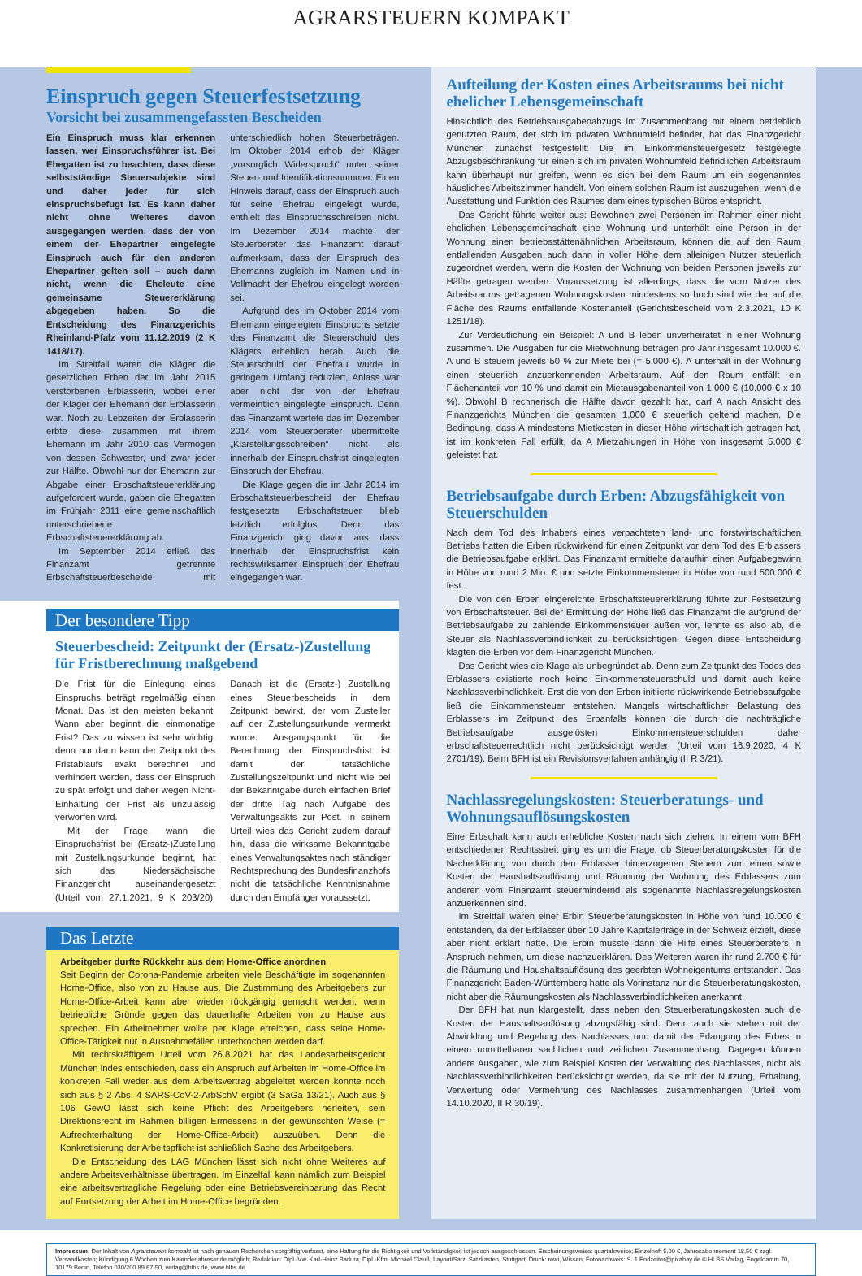AGRARSTEUERN KOMPAKT
Einspruch gegen Steuerfestsetzung
Vorsicht bei zusammengefassten Bescheiden
Ein Einspruch muss klar erkennen lassen, wer Einspruchsführer ist. Bei Ehegatten ist zu beachten, dass diese selbstständige Steuersubjekte sind und daher jeder für sich einspruchsbefugt ist. Es kann daher nicht ohne Weiteres davon ausgegangen werden, dass der von einem der Ehepartner eingelegte Einspruch auch für den anderen Ehepartner gelten soll – auch dann nicht, wenn die Eheleute eine gemeinsame Steuererklärung abgegeben haben. So die Entscheidung des Finanzgerichts Rheinland-Pfalz vom 11.12.2019 (2 K 1418/17).
Im Streitfall waren die Kläger die gesetzlichen Erben der im Jahr 2015 verstorbenen Erblasserin, wobei einer der Kläger der Ehemann der Erblasserin war. Noch zu Lebzeiten der Erblasserin erbte diese zusammen mit ihrem Ehemann im Jahr 2010 das Vermögen von dessen Schwester, und zwar jeder zur Hälfte. Obwohl nur der Ehemann zur Abgabe einer Erbschaftsteuererklärung aufgefordert wurde, gaben die Ehegatten im Frühjahr 2011 eine gemeinschaftlich unterschriebene Erbschaftsteuererklärung ab.
Im September 2014 erließ das Finanzamt getrennte Erbschaftsteuerbescheide mit unterschiedlich hohen Steuerbeträgen. Im Oktober 2014 erhob der Kläger „vorsorglich Widerspruch“ unter seiner Steuer- und Identifikationsnummer. Einen Hinweis darauf, dass der Einspruch auch für seine Ehefrau eingelegt wurde, enthielt das Einspruchsschreiben nicht. Im Dezember 2014 machte der Steuerberater das Finanzamt darauf aufmerksam, dass der Einspruch des Ehemanns zugleich im Namen und in Vollmacht der Ehefrau eingelegt worden sei.
Aufgrund des im Oktober 2014 vom Ehemann eingelegten Einspruchs setzte das Finanzamt die Steuerschuld des Klägers erheblich herab. Auch die Steuerschuld der Ehefrau wurde in geringem Umfang reduziert, Anlass war aber nicht der von der Ehefrau vermeintlich eingelegte Einspruch. Denn das Finanzamt wertete das im Dezember 2014 vom Steuerberater übermittelte „Klarstellungsschreiben“ nicht als innerhalb der Einspruchsfrist eingelegten Einspruch der Ehefrau.
Die Klage gegen die im Jahr 2014 im Erbschaftsteuerbescheid der Ehefrau festgesetzte Erbschaftsteuer blieb letztlich erfolglos. Denn das Finanzgericht ging davon aus, dass innerhalb der Einspruchsfrist kein rechtswirksamer Einspruch der Ehefrau eingegangen war.
Der besondere Tipp
Steuerbescheid: Zeitpunkt der (Ersatz-)Zustellung für Fristberechnung maßgebend
Die Frist für die Einlegung eines Einspruchs beträgt regelmäßig einen Monat. Das ist den meisten bekannt. Wann aber beginnt die einmonatige Frist? Das zu wissen ist sehr wichtig, denn nur dann kann der Zeitpunkt des Fristablaufs exakt berechnet und verhindert werden, dass der Einspruch zu spät erfolgt und daher wegen Nicht-Einhaltung der Frist als unzulässig verworfen wird.
Mit der Frage, wann die Einspruchsfrist bei (Ersatz-)Zustellung mit Zustellungsurkunde beginnt, hat sich das Niedersächsische Finanzgericht auseinandergesetzt (Urteil vom 27.1.2021, 9 K 203/20). Danach ist die (Ersatz-) Zustellung eines Steuerbescheids in dem Zeitpunkt bewirkt, der vom Zusteller auf der Zustellungsurkunde vermerkt wurde. Ausgangspunkt für die Berechnung der Einspruchsfrist ist damit der tatsächliche Zustellungszeitpunkt und nicht wie bei der Bekanntgabe durch einfachen Brief der dritte Tag nach Aufgabe des Verwaltungsakts zur Post. In seinem Urteil wies das Gericht zudem darauf hin, dass die wirksame Bekanntgabe eines Verwaltungsaktes nach ständiger Rechtsprechung des Bundesfinanzhofs nicht die tatsächliche Kenntnisnahme durch den Empfänger voraussetzt.
Das Letzte
Arbeitgeber durfte Rückkehr aus dem Home-Office anordnen
Seit Beginn der Corona-Pandemie arbeiten viele Beschäftigte im sogenannten Home-Office, also von zu Hause aus. Die Zustimmung des Arbeitgebers zur Home-Office-Arbeit kann aber wieder rückgängig gemacht werden, wenn betriebliche Gründe gegen das dauerhafte Arbeiten von zu Hause aus sprechen. Ein Arbeitnehmer wollte per Klage erreichen, dass seine Home-Office-Tätigkeit nur in Ausnahmefällen unterbrochen werden darf.
Mit rechtskräftigem Urteil vom 26.8.2021 hat das Landesarbeitsgericht München indes entschieden, dass ein Anspruch auf Arbeiten im Home-Office im konkreten Fall weder aus dem Arbeitsvertrag abgeleitet werden konnte noch sich aus § 2 Abs. 4 SARS-CoV-2-ArbSchV ergibt (3 SaGa 13/21). Auch aus § 106 GewO lässt sich keine Pflicht des Arbeitgebers herleiten, sein Direktionsrecht im Rahmen billigen Ermessens in der gewünschten Weise (= Aufrechterhaltung der Home-Office-Arbeit) auszuüben. Denn die Konkretisierung der Arbeitspflicht ist schließlich Sache des Arbeitgebers.
Die Entscheidung des LAG München lässt sich nicht ohne Weiteres auf andere Arbeitsverhältnisse übertragen. Im Einzelfall kann nämlich zum Beispiel eine arbeitsvertragliche Regelung oder eine Betriebsvereinbarung das Recht auf Fortsetzung der Arbeit im Home-Office begründen.
Aufteilung der Kosten eines Arbeitsraums bei nicht ehelicher Lebensgemeinschaft
Hinsichtlich des Betriebsausgabenabzugs im Zusammenhang mit einem betrieblich genutzten Raum, der sich im privaten Wohnumfeld befindet, hat das Finanzgericht München zunächst festgestellt: Die im Einkommensteuergesetz festgelegte Abzugsbeschränkung für einen sich im privaten Wohnumfeld befindlichen Arbeitsraum kann überhaupt nur greifen, wenn es sich bei dem Raum um ein sogenanntes häusliches Arbeitszimmer handelt. Von einem solchen Raum ist auszugehen, wenn die Ausstattung und Funktion des Raumes dem eines typischen Büros entspricht.
Das Gericht führte weiter aus: Bewohnen zwei Personen im Rahmen einer nicht ehelichen Lebensgemeinschaft eine Wohnung und unterhält eine Person in der Wohnung einen betriebsstättenähnlichen Arbeitsraum, können die auf den Raum entfallenden Ausgaben auch dann in voller Höhe dem alleinigen Nutzer steuerlich zugeordnet werden, wenn die Kosten der Wohnung von beiden Personen jeweils zur Hälfte getragen werden. Voraussetzung ist allerdings, dass die vom Nutzer des Arbeitsraums getragenen Wohnungskosten mindestens so hoch sind wie der auf die Fläche des Raums entfallende Kostenanteil (Gerichtsbescheid vom 2.3.2021, 10 K 1251/18).
Zur Verdeutlichung ein Beispiel: A und B leben unverheiratet in einer Wohnung zusammen. Die Ausgaben für die Mietwohnung betragen pro Jahr insgesamt 10.000 €. A und B steuern jeweils 50 % zur Miete bei (= 5.000 €). A unterhält in der Wohnung einen steuerlich anzuerkennenden Arbeitsraum. Auf den Raum entfällt ein Flächenanteil von 10 % und damit ein Mietausgabenanteil von 1.000 € (10.000 € x 10 %). Obwohl B rechnerisch die Hälfte davon gezahlt hat, darf A nach Ansicht des Finanzgerichts München die gesamten 1.000 € steuerlich geltend machen. Die Bedingung, dass A mindestens Mietkosten in dieser Höhe wirtschaftlich getragen hat, ist im konkreten Fall erfüllt, da A Mietzahlungen in Höhe von insgesamt 5.000 € geleistet hat.
Betriebsaufgabe durch Erben: Abzugsfähigkeit von Steuerschulden
Nach dem Tod des Inhabers eines verpachteten land- und forstwirtschaftlichen Betriebs hatten die Erben rückwirkend für einen Zeitpunkt vor dem Tod des Erblassers die Betriebsaufgabe erklärt. Das Finanzamt ermittelte daraufhin einen Aufgabegewinn in Höhe von rund 2 Mio. € und setzte Einkommensteuer in Höhe von rund 500.000 € fest.
Die von den Erben eingereichte Erbschaftsteuererklärung führte zur Festsetzung von Erbschaftsteuer. Bei der Ermittlung der Höhe ließ das Finanzamt die aufgrund der Betriebsaufgabe zu zahlende Einkommensteuer außen vor, lehnte es also ab, die Steuer als Nachlassverbindlichkeit zu berücksichtigen. Gegen diese Entscheidung klagten die Erben vor dem Finanzgericht München.
Das Gericht wies die Klage als unbegründet ab. Denn zum Zeitpunkt des Todes des Erblassers existierte noch keine Einkommensteuerschuld und damit auch keine Nachlassverbindlichkeit. Erst die von den Erben initiierte rückwirkende Betriebsaufgabe ließ die Einkommensteuer entstehen. Mangels wirtschaftlicher Belastung des Erblassers im Zeitpunkt des Erbanfalls können die durch die nachträgliche Betriebsaufgabe ausgelösten Einkommensteuerschulden daher erbschaftsteuerrechtlich nicht berücksichtigt werden (Urteil vom 16.9.2020, 4 K 2701/19). Beim BFH ist ein Revisionsverfahren anhängig (II R 3/21).
Nachlassregelungskosten: Steuerberatungs- und Wohnungsauflösungskosten
Eine Erbschaft kann auch erhebliche Kosten nach sich ziehen. In einem vom BFH entschiedenen Rechtsstreit ging es um die Frage, ob Steuerberatungskosten für die Nacherklärung von durch den Erblasser hinterzogenen Steuern zum einen sowie Kosten der Haushaltsauflösung und Räumung der Wohnung des Erblassers zum anderen vom Finanzamt steuermindernd als sogenannte Nachlassregelungskosten anzuerkennen sind.
Im Streitfall waren einer Erbin Steuerberatungskosten in Höhe von rund 10.000 € entstanden, da der Erblasser über 10 Jahre Kapitalerträge in der Schweiz erzielt, diese aber nicht erklärt hatte. Die Erbin musste dann die Hilfe eines Steuerberaters in Anspruch nehmen, um diese nachzuerklären. Des Weiteren waren ihr rund 2.700 € für die Räumung und Haushaltsauflösung des geerbten Wohneigentums entstanden. Das Finanzgericht Baden-Württemberg hatte als Vorinstanz nur die Steuerberatungskosten, nicht aber die Räumungskosten als Nachlassverbindlichkeiten anerkannt.
Der BFH hat nun klargestellt, dass neben den Steuerberatungskosten auch die Kosten der Haushaltsauflösung abzugsfähig sind. Denn auch sie stehen mit der Abwicklung und Regelung des Nachlasses und damit der Erlangung des Erbes in einem unmittelbaren sachlichen und zeitlichen Zusammenhang. Dagegen können andere Ausgaben, wie zum Beispiel Kosten der Verwaltung des Nachlasses, nicht als Nachlassverbindlichkeiten berücksichtigt werden, da sie mit der Nutzung, Erhaltung, Verwertung oder Vermehrung des Nachlasses zusammenhängen (Urteil vom 14.10.2020, II R 30/19).
Impressum: Der Inhalt von Agrarsteuern kompakt ist nach genauen Recherchen sorgfältig verfasst, eine Haftung für die Richtigkeit und Vollständigkeit ist jedoch ausgeschlossen. Erscheinungsweise: quartalsweise; Einzelheft 5,00 €, Jahresabonnement 18,50 € zzgl. Versandkosten; Kündigung 6 Wochen zum Kalenderjahresende möglich; Redaktion: Dipl.-Vw. Karl-Heinz Badura, Dipl.-Kfm. Michael Clauß; Layout/Satz: Satzkasten, Stuttgart; Druck: rewi, Wissen; Fotonachweis: S. 1 Endzeiter@pixabay.de © HLBS Verlag, Engeldamm 70, 10179 Berlin, Telefon 030/200 89 67-50, verlag@hlbs.de, www.hlbs.de